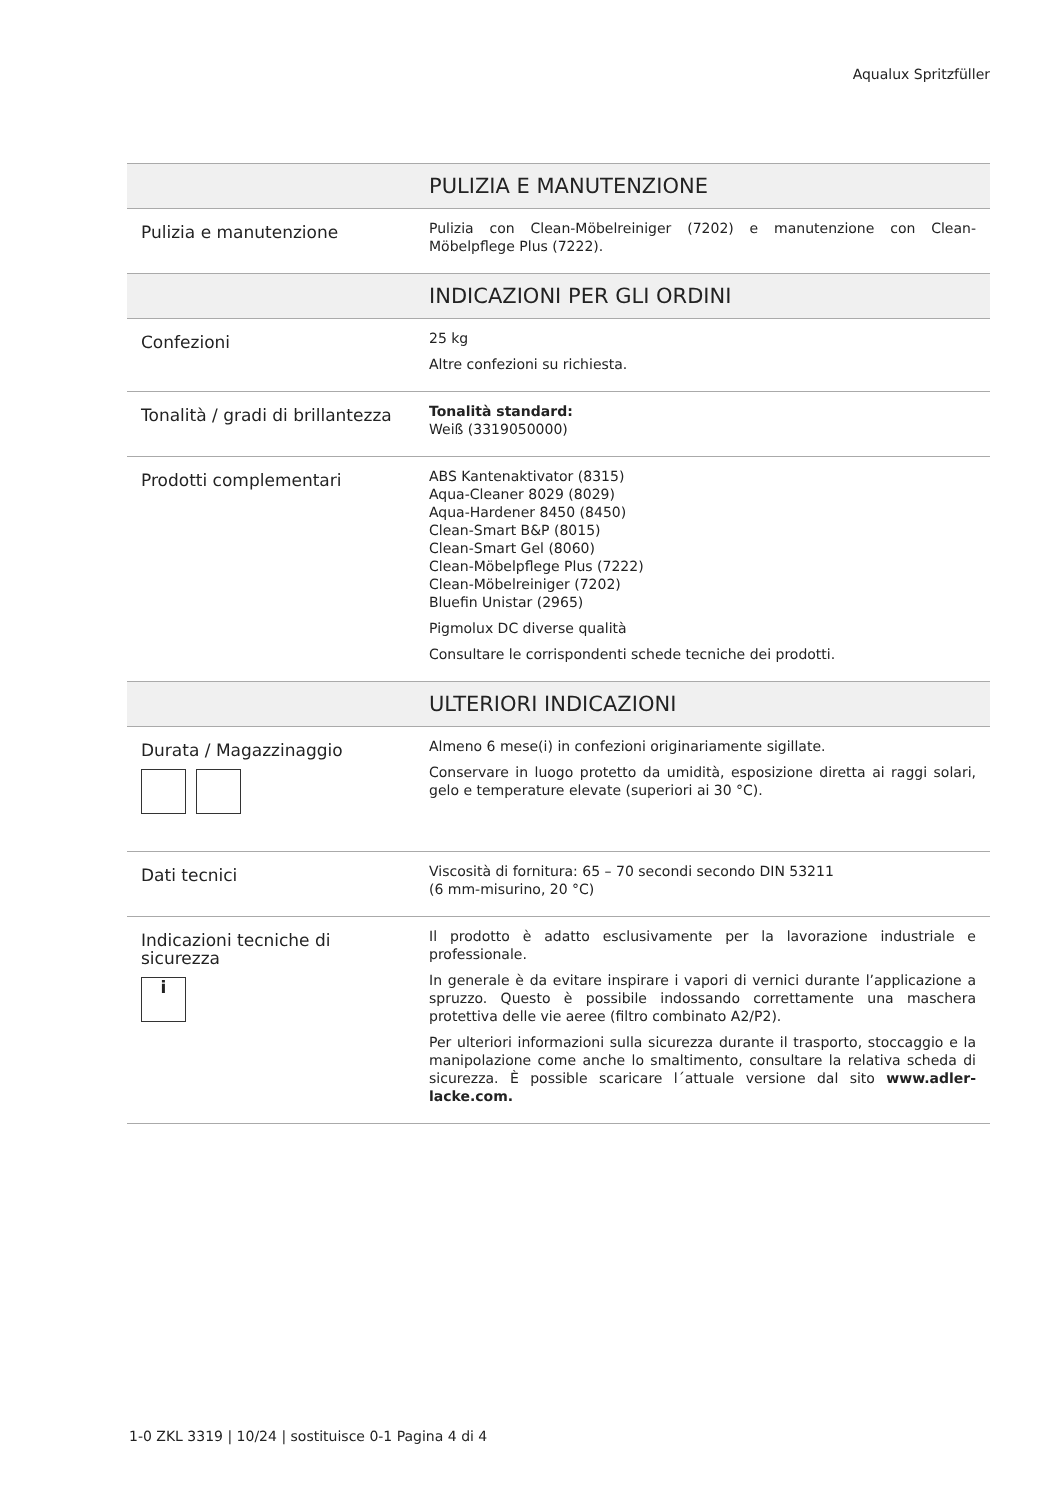Aqualux Spritzfüller
| | PULIZIA E MANUTENZIONE |
| --- | --- |
| Pulizia e manutenzione | Pulizia con Clean-Möbelreiniger (7202) e manutenzione con Clean-Möbelpflege Plus (7222). |
| | INDICAZIONI PER GLI ORDINI |
| Confezioni | 25 kg Altre confezioni su richiesta. |
| Tonalità / gradi di brillantezza | Tonalità standard: Weiß (3319050000) |
| Prodotti complementari | ABS Kantenaktivator (8315) Aqua-Cleaner 8029 (8029) Aqua-Hardener 8450 (8450) Clean-Smart B&P (8015) Clean-Smart Gel (8060) Clean-Möbelpflege Plus (7222) Clean-Möbelreiniger (7202) Bluefin Unistar (2965) Pigmolux DC diverse qualità Consultare le corrispondenti schede tecniche dei prodotti. |
| | ULTERIORI INDICAZIONI |
| Durata / Magazzinaggio | Almeno 6 mese(i) in confezioni originariamente sigillate. Conservare in luogo protetto da umidità, esposizione diretta ai raggi solari, gelo e temperature elevate (superiori ai 30 °C). |
| Dati tecnici | Viscosità di fornitura: 65 – 70 secondi secondo DIN 53211 (6 mm-misurino, 20 °C) |
| Indicazioni tecniche di sicurezza i | Il prodotto è adatto esclusivamente per la lavorazione industriale e professionale. In generale è da evitare inspirare i vapori di vernici durante l’applicazione a spruzzo. Questo è possibile indossando correttamente una maschera protettiva delle vie aeree (filtro combinato A2/P2). Per ulteriori informazioni sulla sicurezza durante il trasporto, stoccaggio e la manipolazione come anche lo smaltimento, consultare la relativa scheda di sicurezza. È possible scaricare l´attuale versione dal sito www.adler-lacke.com. |
1-0 ZKL 3319 | 10/24 | sostituisce 0-1 Pagina 4 di 4